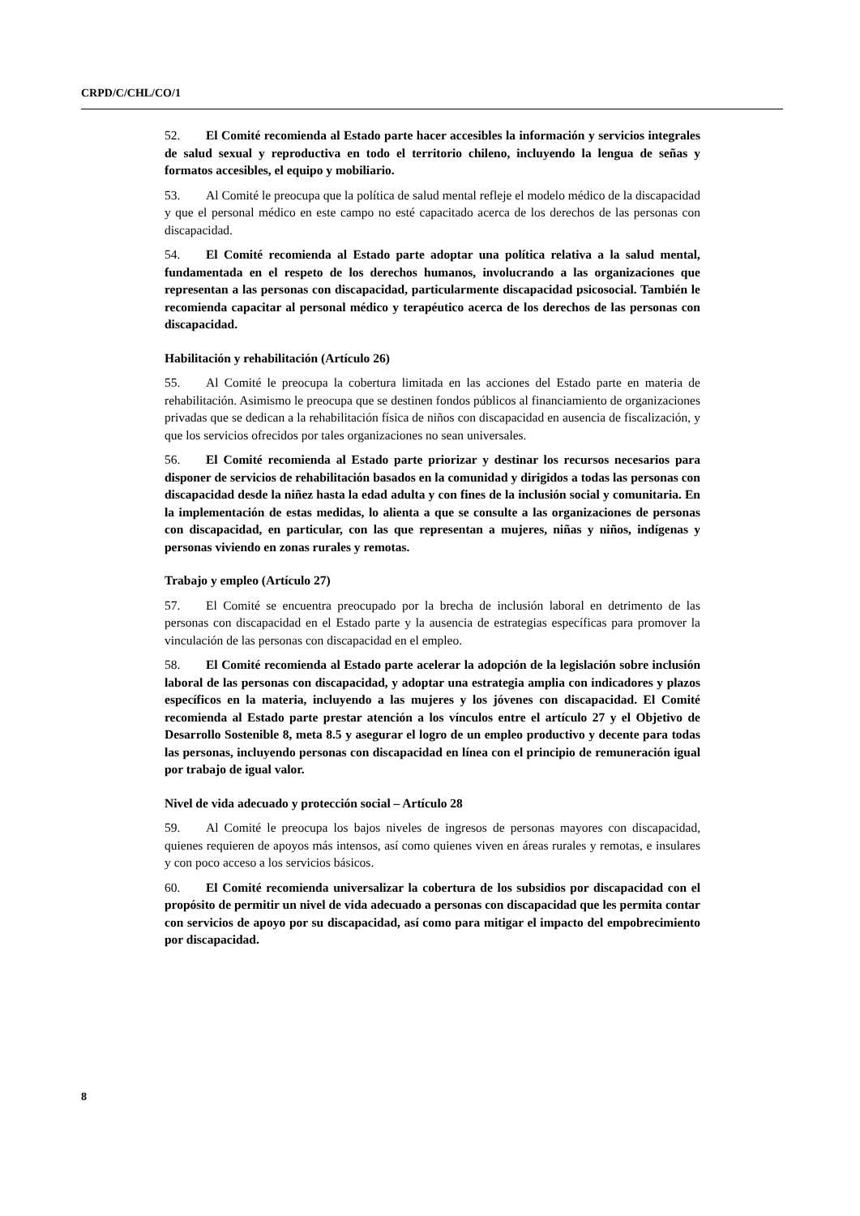CRPD/C/CHL/CO/1
52. El Comité recomienda al Estado parte hacer accesibles la información y servicios integrales de salud sexual y reproductiva en todo el territorio chileno, incluyendo la lengua de señas y formatos accesibles, el equipo y mobiliario.
53. Al Comité le preocupa que la política de salud mental refleje el modelo médico de la discapacidad y que el personal médico en este campo no esté capacitado acerca de los derechos de las personas con discapacidad.
54. El Comité recomienda al Estado parte adoptar una política relativa a la salud mental, fundamentada en el respeto de los derechos humanos, involucrando a las organizaciones que representan a las personas con discapacidad, particularmente discapacidad psicosocial. También le recomienda capacitar al personal médico y terapéutico acerca de los derechos de las personas con discapacidad.
Habilitación y rehabilitación (Artículo 26)
55. Al Comité le preocupa la cobertura limitada en las acciones del Estado parte en materia de rehabilitación. Asimismo le preocupa que se destinen fondos públicos al financiamiento de organizaciones privadas que se dedican a la rehabilitación física de niños con discapacidad en ausencia de fiscalización, y que los servicios ofrecidos por tales organizaciones no sean universales.
56. El Comité recomienda al Estado parte priorizar y destinar los recursos necesarios para disponer de servicios de rehabilitación basados en la comunidad y dirigidos a todas las personas con discapacidad desde la niñez hasta la edad adulta y con fines de la inclusión social y comunitaria. En la implementación de estas medidas, lo alienta a que se consulte a las organizaciones de personas con discapacidad, en particular, con las que representan a mujeres, niñas y niños, indígenas y personas viviendo en zonas rurales y remotas.
Trabajo y empleo (Artículo 27)
57. El Comité se encuentra preocupado por la brecha de inclusión laboral en detrimento de las personas con discapacidad en el Estado parte y la ausencia de estrategias específicas para promover la vinculación de las personas con discapacidad en el empleo.
58. El Comité recomienda al Estado parte acelerar la adopción de la legislación sobre inclusión laboral de las personas con discapacidad, y adoptar una estrategia amplia con indicadores y plazos específicos en la materia, incluyendo a las mujeres y los jóvenes con discapacidad. El Comité recomienda al Estado parte prestar atención a los vínculos entre el artículo 27 y el Objetivo de Desarrollo Sostenible 8, meta 8.5 y asegurar el logro de un empleo productivo y decente para todas las personas, incluyendo personas con discapacidad en línea con el principio de remuneración igual por trabajo de igual valor.
Nivel de vida adecuado y protección social – Artículo 28
59. Al Comité le preocupa los bajos niveles de ingresos de personas mayores con discapacidad, quienes requieren de apoyos más intensos, así como quienes viven en áreas rurales y remotas, e insulares y con poco acceso a los servicios básicos.
60. El Comité recomienda universalizar la cobertura de los subsidios por discapacidad con el propósito de permitir un nivel de vida adecuado a personas con discapacidad que les permita contar con servicios de apoyo por su discapacidad, así como para mitigar el impacto del empobrecimiento por discapacidad.
8